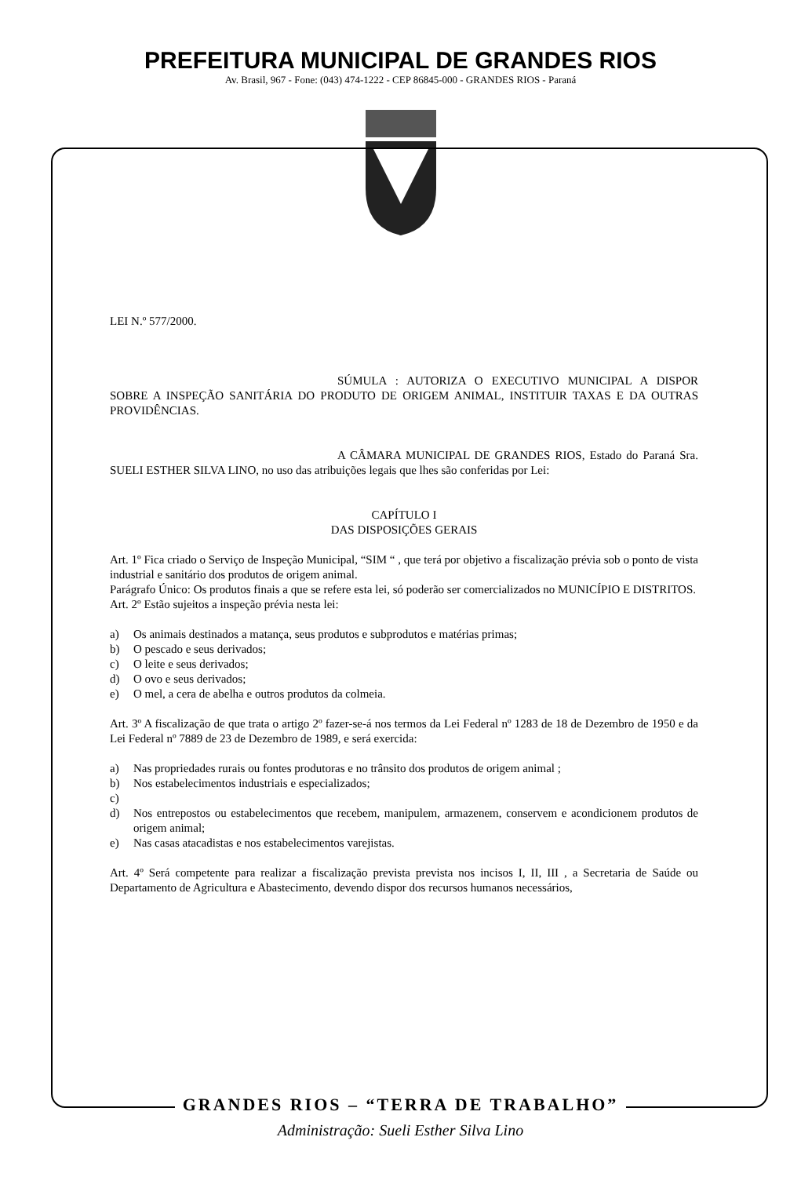PREFEITURA MUNICIPAL DE GRANDES RIOS
Av. Brasil, 967 - Fone: (043) 474-1222 - CEP 86845-000 - GRANDES RIOS - Paraná
LEI N.º 577/2000.
SÚMULA : AUTORIZA O EXECUTIVO MUNICIPAL A DISPOR SOBRE A INSPEÇÃO SANITÁRIA DO PRODUTO DE ORIGEM ANIMAL, INSTITUIR TAXAS E DA OUTRAS PROVIDÊNCIAS.
A CÂMARA MUNICIPAL DE GRANDES RIOS, Estado do Paraná Sra. SUELI ESTHER SILVA LINO, no uso das atribuições legais que lhes são conferidas por Lei:
CAPÍTULO I
DAS DISPOSIÇÕES GERAIS
Art. 1º Fica criado o Serviço de Inspeção Municipal, “SIM “ , que terá por objetivo a fiscalização prévia sob o ponto de vista industrial e sanitário dos produtos de origem animal.
Parágrafo Único: Os produtos finais a que se refere esta lei, só poderão ser comercializados no MUNICÍPIO E DISTRITOS.
Art. 2º Estão sujeitos a inspeção prévia nesta lei:
a) Os animais destinados a matança, seus produtos e subprodutos e matérias primas;
b) O pescado e seus derivados;
c) O leite e seus derivados;
d) O ovo e seus derivados;
e) O mel, a cera de abelha e outros produtos da colmeia.
Art. 3º A fiscalização de que trata o artigo 2º fazer-se-á nos termos da Lei Federal nº 1283 de 18 de Dezembro de 1950 e da Lei Federal nº 7889 de 23 de Dezembro de 1989, e será exercida:
a) Nas propriedades rurais ou fontes produtoras e no trânsito dos produtos de origem animal ;
b) Nos estabelecimentos industriais e especializados;
c)
d) Nos entrepostos ou estabelecimentos que recebem, manipulem, armazenem, conservem e acondicionem produtos de origem animal;
e) Nas casas atacadistas e nos estabelecimentos varejistas.
Art. 4º Será competente para realizar a fiscalização prevista prevista nos incisos I, II, III , a Secretaria de Saúde ou Departamento de Agricultura e Abastecimento, devendo dispor dos recursos humanos necessários,
GRANDES RIOS – “TERRA DE TRABALHO”
Administração: Sueli Esther Silva Lino